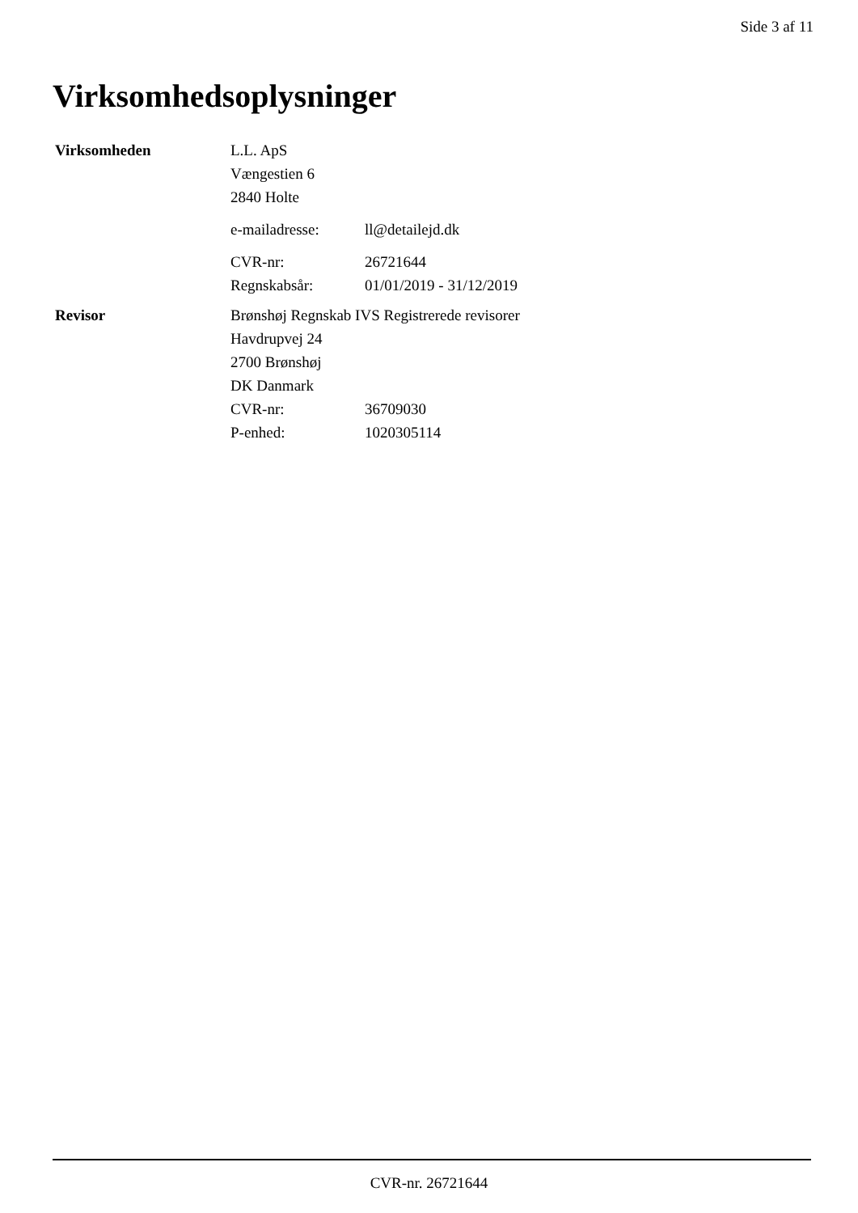Side 3 af 11
Virksomhedsoplysninger
| Virksomheden | L.L. ApS | |
| | Vængestien 6 | |
| | 2840 Holte | |
| | e-mailadresse: | ll@detailejd.dk |
| | CVR-nr: | 26721644 |
| | Regnskabsår: | 01/01/2019 - 31/12/2019 |
| Revisor | Brønshøj Regnskab IVS Registrerede revisorer | |
| | Havdrupvej 24 | |
| | 2700 Brønshøj | |
| | DK Danmark | |
| | CVR-nr: | 36709030 |
| | P-enhed: | 1020305114 |
CVR-nr. 26721644